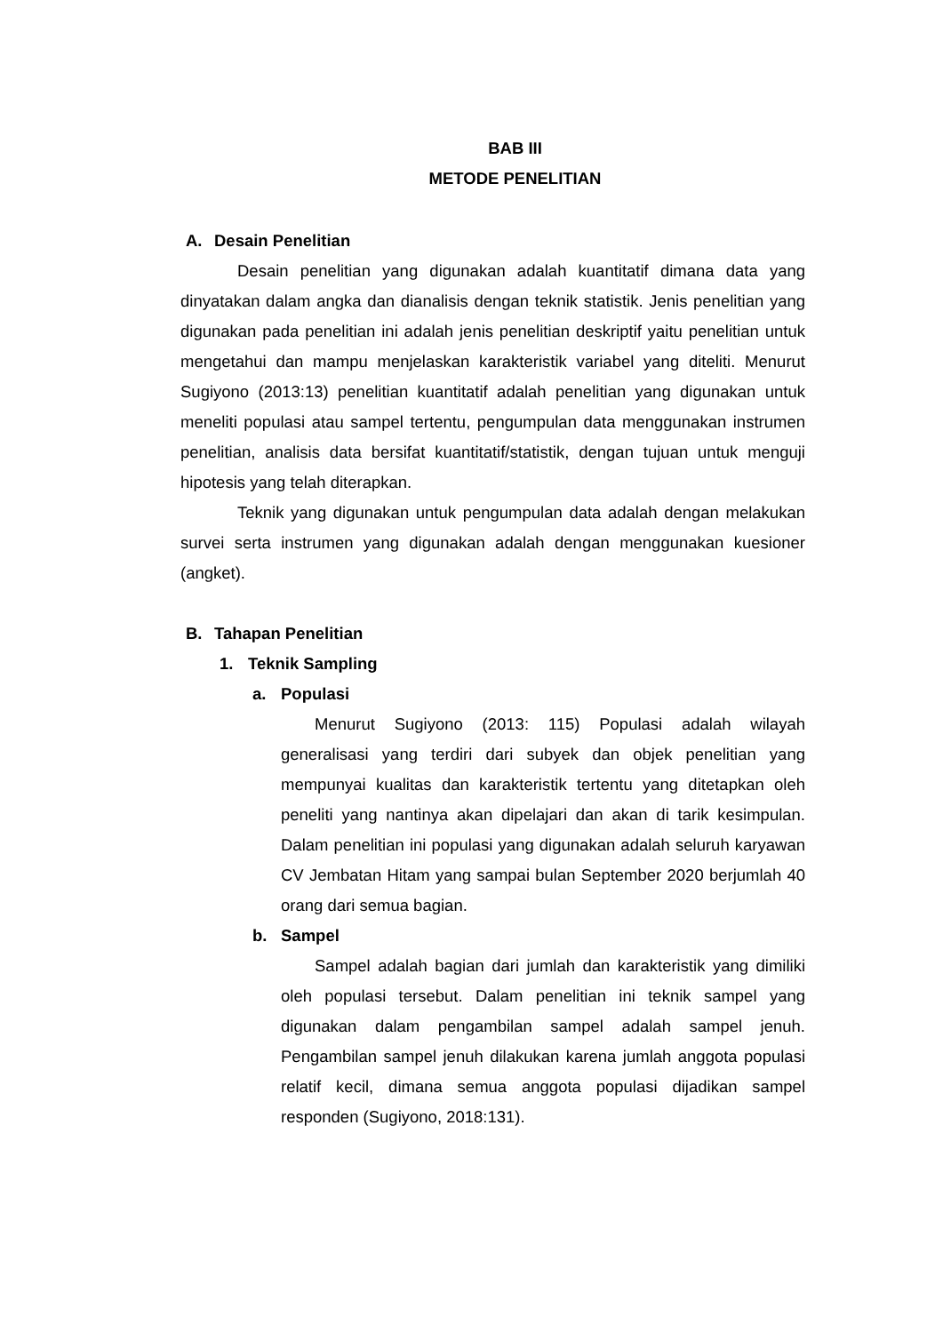BAB III
METODE PENELITIAN
A. Desain Penelitian
Desain penelitian yang digunakan adalah kuantitatif dimana data yang dinyatakan dalam angka dan dianalisis dengan teknik statistik. Jenis penelitian yang digunakan pada penelitian ini adalah jenis penelitian deskriptif yaitu penelitian untuk mengetahui dan mampu menjelaskan karakteristik variabel yang diteliti. Menurut Sugiyono (2013:13) penelitian kuantitatif adalah penelitian yang digunakan untuk meneliti populasi atau sampel tertentu, pengumpulan data menggunakan instrumen penelitian, analisis data bersifat kuantitatif/statistik, dengan tujuan untuk menguji hipotesis yang telah diterapkan.
Teknik yang digunakan untuk pengumpulan data adalah dengan melakukan survei serta instrumen yang digunakan adalah dengan menggunakan kuesioner (angket).
B. Tahapan Penelitian
1. Teknik Sampling
a. Populasi
Menurut Sugiyono (2013: 115) Populasi adalah wilayah generalisasi yang terdiri dari subyek dan objek penelitian yang mempunyai kualitas dan karakteristik tertentu yang ditetapkan oleh peneliti yang nantinya akan dipelajari dan akan di tarik kesimpulan. Dalam penelitian ini populasi yang digunakan adalah seluruh karyawan CV Jembatan Hitam yang sampai bulan September 2020 berjumlah 40 orang dari semua bagian.
b. Sampel
Sampel adalah bagian dari jumlah dan karakteristik yang dimiliki oleh populasi tersebut. Dalam penelitian ini teknik sampel yang digunakan dalam pengambilan sampel adalah sampel jenuh. Pengambilan sampel jenuh dilakukan karena jumlah anggota populasi relatif kecil, dimana semua anggota populasi dijadikan sampel responden (Sugiyono, 2018:131).